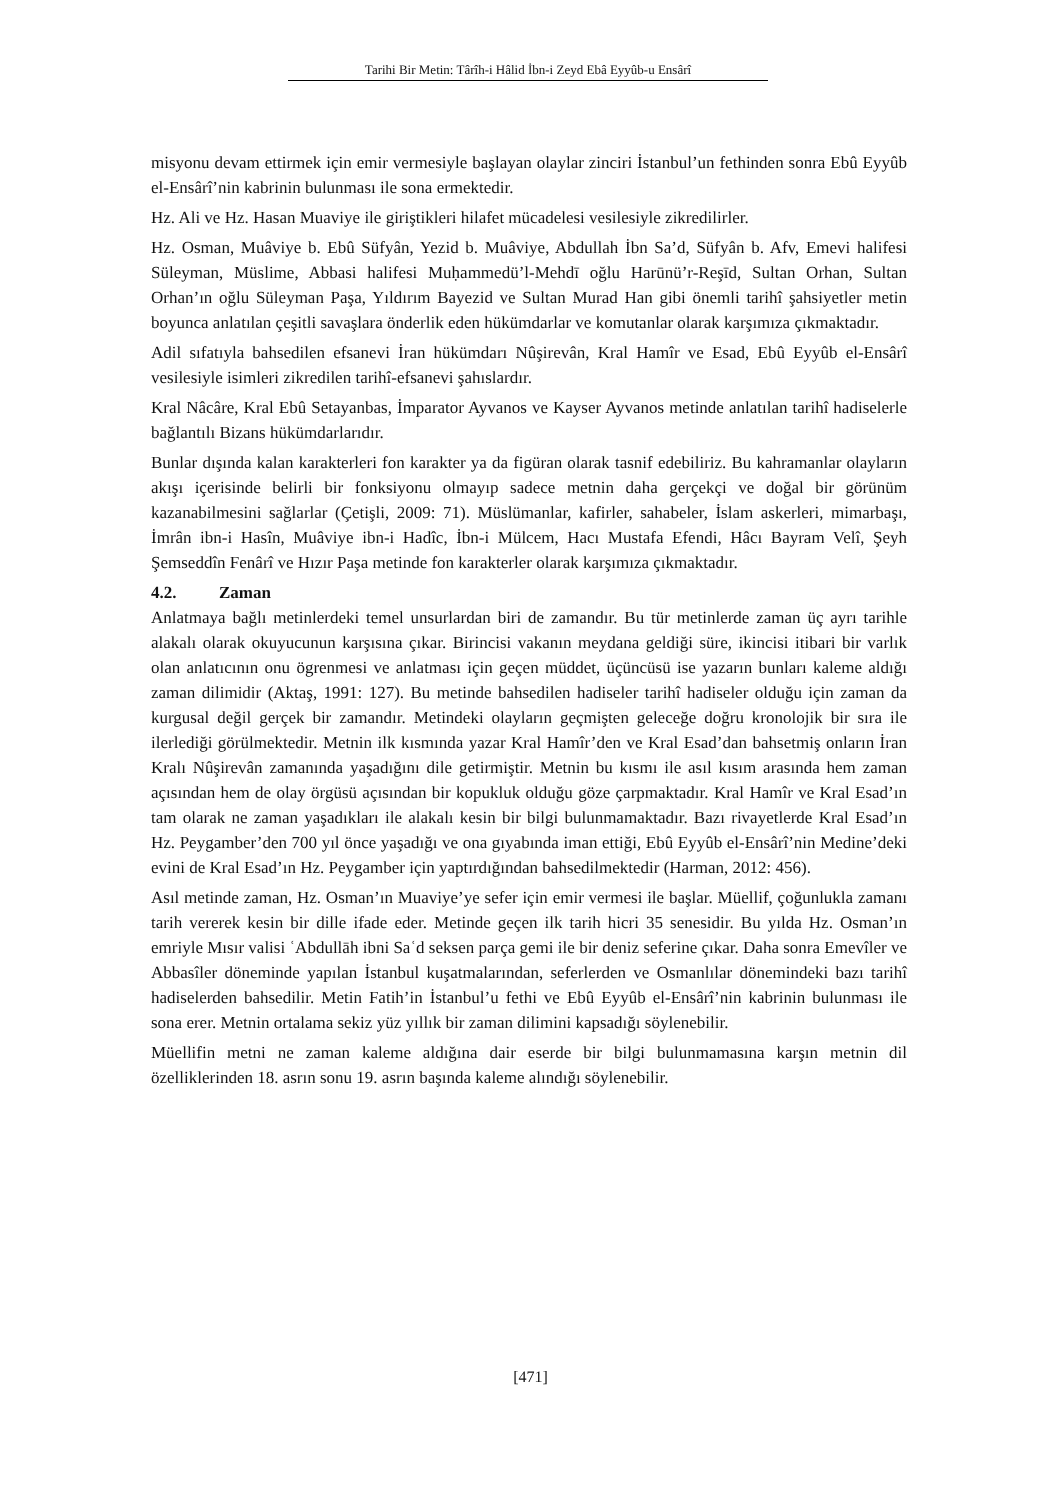Tarihi Bir Metin: Târîh-i Hâlid İbn-i Zeyd Ebâ Eyyûb-u Ensârî
misyonu devam ettirmek için emir vermesiyle başlayan olaylar zinciri İstanbul’un fethinden sonra Ebû Eyyûb el-Ensârî’nin kabrinin bulunması ile sona ermektedir.
Hz. Ali ve Hz. Hasan Muaviye ile giriştikleri hilafet mücadelesi vesilesiyle zikredilirler.
Hz. Osman, Muâviye b. Ebû Süfyân, Yezid b. Muâviye, Abdullah İbn Sa’d, Süfyân b. Afv, Emevi halifesi Süleyman, Müslime, Abbasi halifesi Muḥammedü’l-Mehdī oğlu Harūnü’r-Reşīd, Sultan Orhan, Sultan Orhan’ın oğlu Süleyman Paşa, Yıldırım Bayezid ve Sultan Murad Han gibi önemli tarihî şahsiyetler metin boyunca anlatılan çeşitli savaşlara önderlik eden hükümdarlar ve komutanlar olarak karşımıza çıkmaktadır.
Adil sıfatıyla bahsedilen efsanevi İran hükümdarı Nûşirevân, Kral Hamîr ve Esad, Ebû Eyyûb el-Ensârî vesilesiyle isimleri zikredilen tarihî-efsanevi şahıslardır.
Kral Nâcâre, Kral Ebû Setayanbas, İmparator Ayvanos ve Kayser Ayvanos metinde anlatılan tarihî hadiselerle bağlantılı Bizans hükümdarlarıdır.
Bunlar dışında kalan karakterleri fon karakter ya da figüran olarak tasnif edebiliriz. Bu kahramanlar olayların akışı içerisinde belirli bir fonksiyonu olmayıp sadece metnin daha gerçekçi ve doğal bir görünüm kazanabilmesini sağlarlar (Çetişli, 2009: 71). Müslümanlar, kafirler, sahabeler, İslam askerleri, mimarbaşı, İmrân ibn-i Hasîn, Muâviye ibn-i Hadîc, İbn-i Mülcem, Hacı Mustafa Efendi, Hâcı Bayram Velî, Şeyh Şemseddîn Fenârî ve Hızır Paşa metinde fon karakterler olarak karşımıza çıkmaktadır.
4.2. Zaman
Anlatmaya bağlı metinlerdeki temel unsurlardan biri de zamandır. Bu tür metinlerde zaman üç ayrı tarihle alakalı olarak okuyucunun karşısına çıkar. Birincisi vakanın meydana geldiği süre, ikincisi itibari bir varlık olan anlatıcının onu ögrenmesi ve anlatması için geçen müddet, üçüncüsü ise yazarın bunları kaleme aldığı zaman dilimidir (Aktaş, 1991: 127). Bu metinde bahsedilen hadiseler tarihî hadiseler olduğu için zaman da kurgusal değil gerçek bir zamandır. Metindeki olayların geçmişten geleceğe doğru kronolojik bir sıra ile ilerlediği görülmektedir. Metnin ilk kısmında yazar Kral Hamîr’den ve Kral Esad’dan bahsetmiş onların İran Kralı Nûşirevân zamanında yaşadığını dile getirmiştir. Metnin bu kısmı ile asıl kısım arasında hem zaman açısından hem de olay örgüsü açısından bir kopukluk olduğu göze çarpmaktadır. Kral Hamîr ve Kral Esad’ın tam olarak ne zaman yaşadıkları ile alakalı kesin bir bilgi bulunmamaktadır. Bazı rivayetlerde Kral Esad’ın Hz. Peygamber’den 700 yıl önce yaşadığı ve ona gıyabında iman ettiği, Ebû Eyyûb el-Ensârî’nin Medine’deki evini de Kral Esad’ın Hz. Peygamber için yaptırdığından bahsedilmektedir (Harman, 2012: 456).
Asıl metinde zaman, Hz. Osman’ın Muaviye’ye sefer için emir vermesi ile başlar. Müellif, çoğunlukla zamanı tarih vererek kesin bir dille ifade eder. Metinde geçen ilk tarih hicri 35 senesidir. Bu yılda Hz. Osman’ın emriyle Mısır valisi ʿAbdullāh ibni Saʿd seksen parça gemi ile bir deniz seferine çıkar. Daha sonra Emevîler ve Abbasîler döneminde yapılan İstanbul kuşatmalarından, seferlerden ve Osmanlılar dönemindeki bazı tarihî hadiselerden bahsedilir. Metin Fatih’in İstanbul’u fethi ve Ebû Eyyûb el-Ensârî’nin kabrinin bulunması ile sona erer. Metnin ortalama sekiz yüz yıllık bir zaman dilimini kapsadığı söylenebilir.
Müellifin metni ne zaman kaleme aldığına dair eserde bir bilgi bulunmamasına karşın metnin dil özelliklerinden 18. asrın sonu 19. asrın başında kaleme alındığı söylenebilir.
[471]